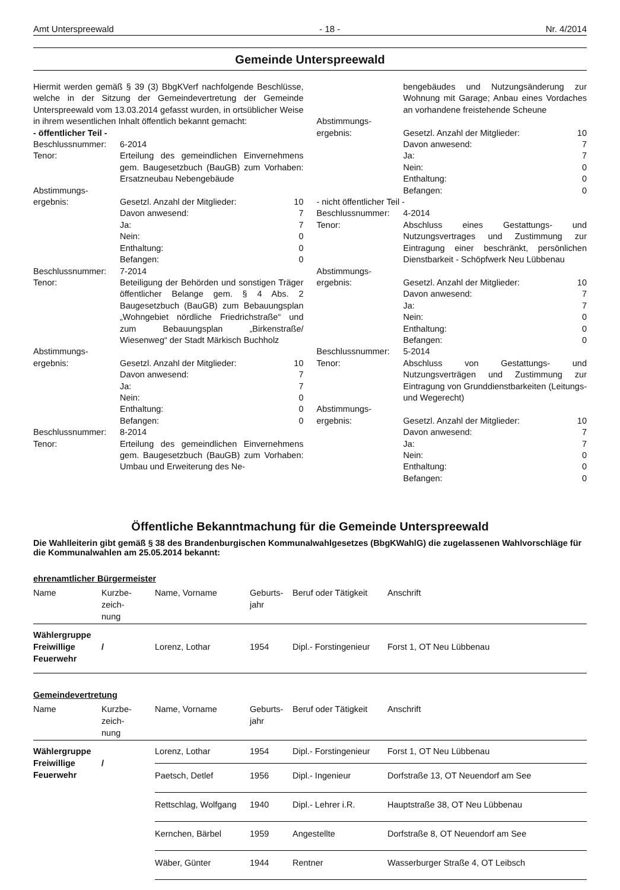Amt Unterspreewald - 18 - Nr. 4/2014
Gemeinde Unterspreewald
Hiermit werden gemäß § 39 (3) BbgKVerf nachfolgende Beschlüsse, welche in der Sitzung der Gemeindevertretung der Gemeinde Unterspreewald vom 13.03.2014 gefasst wurden, in ortsüblicher Weise in ihrem wesentlichen Inhalt öffentlich bekannt gemacht:
- öffentlicher Teil -
| Beschlussnummer: | 6-2014 | |
| Tenor: | Erteilung des gemeindlichen Einvernehmens gem. Baugesetzbuch (BauGB) zum Vorhaben: Ersatzneubau Nebengebäude | |
| Abstimmungs- | | |
| ergebnis: | Gesetzl. Anzahl der Mitglieder: | 10 |
| | Davon anwesend: | 7 |
| | Ja: | 7 |
| | Nein: | 0 |
| | Enthaltung: | 0 |
| | Befangen: | 0 |
| Beschlussnummer: | 7-2014 | |
| Tenor: | Beteiligung der Behörden und sonstigen Träger öffentlicher Belange gem. § 4 Abs. 2 Baugesetzbuch (BauGB) zum Bebauungsplan „Wohngebiet nördliche Friedrichstraße“ und zum Bebauungsplan „Birkenstraße/ Wiesenweg“ der Stadt Märkisch Buchholz | |
| Abstimmungs- | | |
| ergebnis: | Gesetzl. Anzahl der Mitglieder: | 10 |
| | Davon anwesend: | 7 |
| | Ja: | 7 |
| | Nein: | 0 |
| | Enthaltung: | 0 |
| | Befangen: | 0 |
| Beschlussnummer: | 8-2014 | |
| Tenor: | Erteilung des gemeindlichen Einvernehmens gem. Baugesetzbuch (BauGB) zum Vorhaben: Umbau und Erweiterung des Ne- | |
| | bengebäudes und Nutzungsänderung zur Wohnung mit Garage; Anbau eines Vordaches an vorhandene freistehende Scheune | |
| Abstimmungs- | | |
| ergebnis: | Gesetzl. Anzahl der Mitglieder: | 10 |
| | Davon anwesend: | 7 |
| | Ja: | 7 |
| | Nein: | 0 |
| | Enthaltung: | 0 |
| | Befangen: | 0 |
| - nicht öffentlicher Teil - | | |
| Beschlussnummer: | 4-2014 | |
| Tenor: | Abschluss eines Gestattungs- und Nutzungsvertrages und Zustimmung zur Eintragung einer beschränkt, persönlichen Dienstbarkeit - Schöpfwerk Neu Lübbenau | |
| Abstimmungs- | | |
| ergebnis: | Gesetzl. Anzahl der Mitglieder: | 10 |
| | Davon anwesend: | 7 |
| | Ja: | 7 |
| | Nein: | 0 |
| | Enthaltung: | 0 |
| | Befangen: | 0 |
| Beschlussnummer: | 5-2014 | |
| Tenor: | Abschluss von Gestattungs- und Nutzungsverträgen und Zustimmung zur Eintragung von Grunddienstbarkeiten (Leitungs- und Wegerecht) | |
| Abstimmungs- | | |
| ergebnis: | Gesetzl. Anzahl der Mitglieder: | 10 |
| | Davon anwesend: | 7 |
| | Ja: | 7 |
| | Nein: | 0 |
| | Enthaltung: | 0 |
| | Befangen: | 0 |
Öffentliche Bekanntmachung für die Gemeinde Unterspreewald
Die Wahlleiterin gibt gemäß § 38 des Brandenburgischen Kommunalwahlgesetzes (BbgKWahlG) die zugelassenen Wahlvorschläge für die Kommunalwahlen am 25.05.2014 bekannt:
ehrenamtlicher Bürgermeister
| Name | Kurzbe- zeich- nung | Name, Vorname | Geburts- jahr | Beruf oder Tätigkeit | Anschrift |
| Wählergruppe Freiwillige Feuerwehr | / | Lorenz, Lothar | 1954 | Dipl.- Forstingenieur | Forst 1, OT Neu Lübbenau |
Gemeindevertretung
| Name | Kurzbe- zeich- nung | Name, Vorname | Geburts- jahr | Beruf oder Tätigkeit | Anschrift |
| Wählergruppe Freiwillige Feuerwehr | / | Lorenz, Lothar | 1954 | Dipl.- Forstingenieur | Forst 1, OT Neu Lübbenau |
| | | Paetsch, Detlef | 1956 | Dipl.- Ingenieur | Dorfstraße 13, OT Neuendorf am See |
| | | Rettschlag, Wolfgang | 1940 | Dipl.- Lehrer i.R. | Hauptstraße 38, OT Neu Lübbenau |
| | | Kernchen, Bärbel | 1959 | Angestellte | Dorfstraße 8, OT Neuendorf am See |
| | | Wäber, Günter | 1944 | Rentner | Wasserburger Straße 4, OT Leibsch |